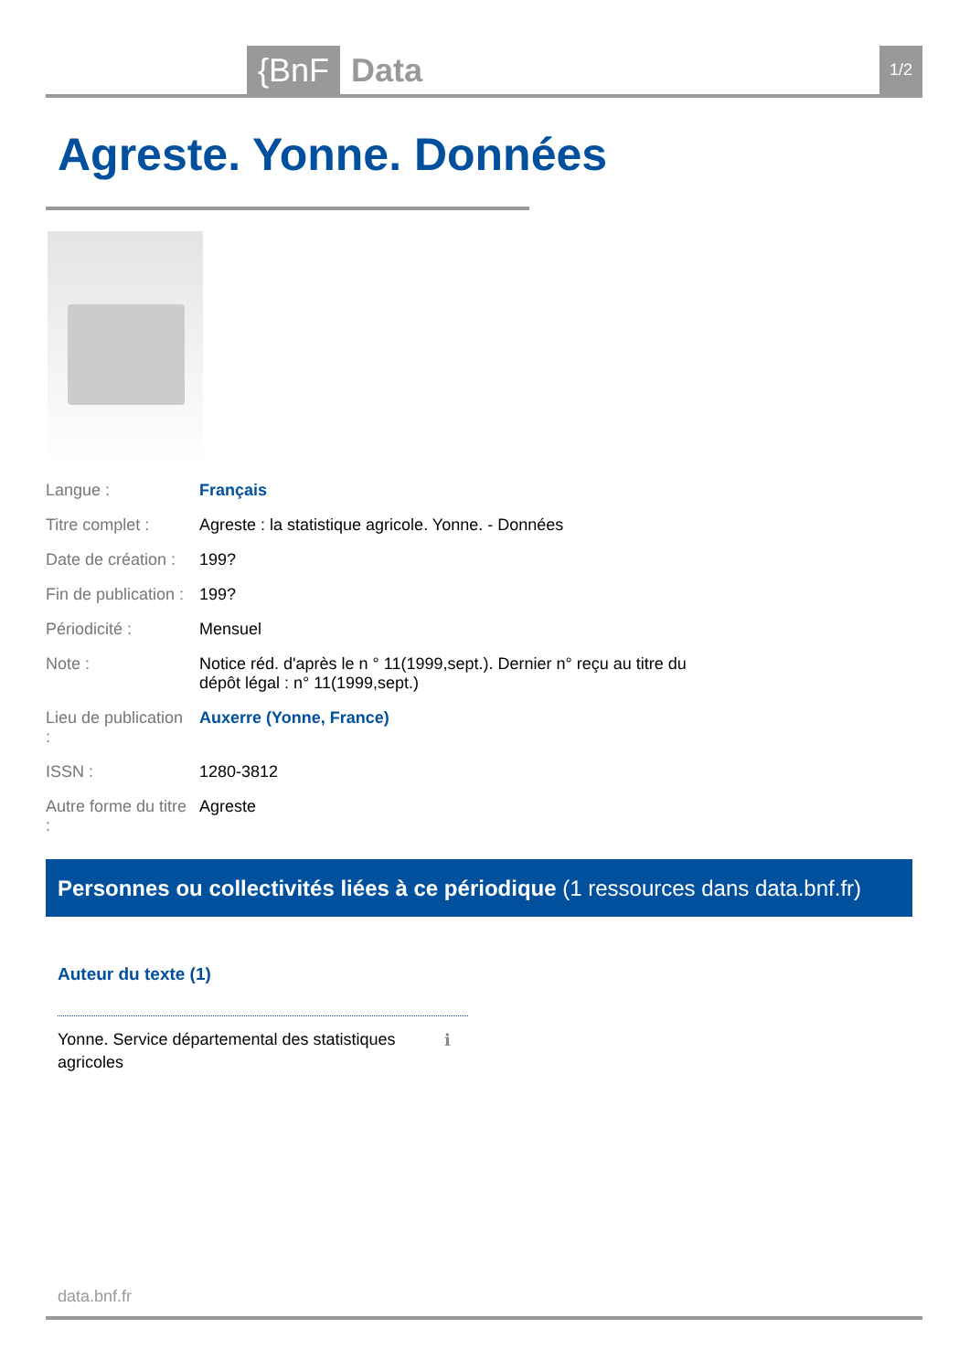{BnF Data 1/2
Agreste. Yonne. Données
| Langue : | Français |
| Titre complet : | Agreste : la statistique agricole. Yonne. - Données |
| Date de création : | 199? |
| Fin de publication : | 199? |
| Périodicité : | Mensuel |
| Note : | Notice réd. d'après le n ° 11(1999,sept.). Dernier n° reçu au titre du dépôt légal : n° 11(1999,sept.) |
| Lieu de publication : | Auxerre (Yonne, France) |
| ISSN : | 1280-3812 |
| Autre forme du titre : | Agreste |
Personnes ou collectivités liées à ce périodique (1 ressources dans data.bnf.fr)
Auteur du texte (1)
Yonne. Service départemental des statistiques agricoles
ℹ
data.bnf.fr